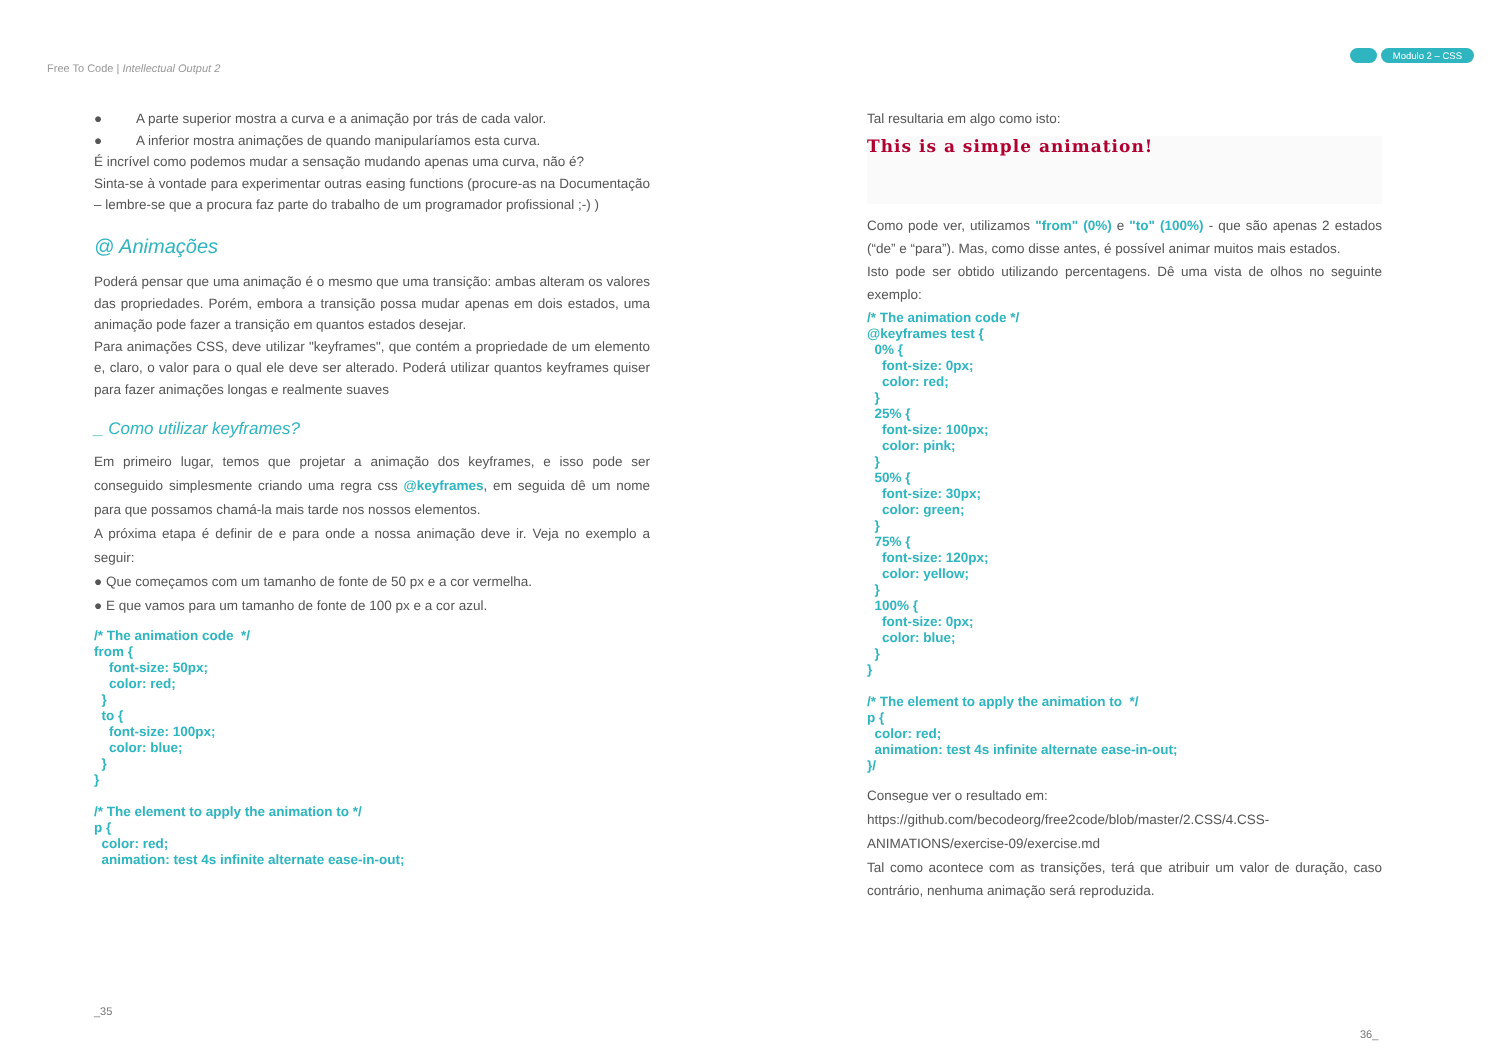Free To Code | Intellectual Output 2
Modulo 2 – CSS
● A parte superior mostra a curva e a animação por trás de cada valor.
● A inferior mostra animações de quando manipularíamos esta curva.
É incrível como podemos mudar a sensação mudando apenas uma curva, não é?
Sinta-se à vontade para experimentar outras easing functions (procure-as na Documentação – lembre-se que a procura faz parte do trabalho de um programador profissional ;-) )
@ Animações
Poderá pensar que uma animação é o mesmo que uma transição: ambas alteram os valores das propriedades. Porém, embora a transição possa mudar apenas em dois estados, uma animação pode fazer a transição em quantos estados desejar.
Para animações CSS, deve utilizar "keyframes", que contém a propriedade de um elemento e, claro, o valor para o qual ele deve ser alterado. Poderá utilizar quantos keyframes quiser para fazer animações longas e realmente suaves
_ Como utilizar keyframes?
Em primeiro lugar, temos que projetar a animação dos keyframes, e isso pode ser conseguido simplesmente criando uma regra css @keyframes, em seguida dê um nome para que possamos chamá-la mais tarde nos nossos elementos.
A próxima etapa é definir de e para onde a nossa animação deve ir. Veja no exemplo a seguir:
● Que começamos com um tamanho de fonte de 50 px e a cor vermelha.
● E que vamos para um tamanho de fonte de 100 px e a cor azul.
/* The animation code */ from { font-size: 50px; color: red; } to { font-size: 100px; color: blue; } } /* The element to apply the animation to */ p { color: red; animation: test 4s infinite alternate ease-in-out;
Tal resultaria em algo como isto:
This is a simple animation!
Como pode ver, utilizamos "from" (0%) e "to" (100%) - que são apenas 2 estados (“de” e “para”). Mas, como disse antes, é possível animar muitos mais estados.
Isto pode ser obtido utilizando percentagens. Dê uma vista de olhos no seguinte exemplo:
/* The animation code */ @keyframes test { 0% { font-size: 0px; color: red; } 25% { font-size: 100px; color: pink; } 50% { font-size: 30px; color: green; } 75% { font-size: 120px; color: yellow; } 100% { font-size: 0px; color: blue; } } /* The element to apply the animation to */ p { color: red; animation: test 4s infinite alternate ease-in-out; }/
Consegue ver o resultado em:
https://github.com/becodeorg/free2code/blob/master/2.CSS/4.CSS-ANIMATIONS/exercise-09/exercise.md
Tal como acontece com as transições, terá que atribuir um valor de duração, caso contrário, nenhuma animação será reproduzida.
_35
36_